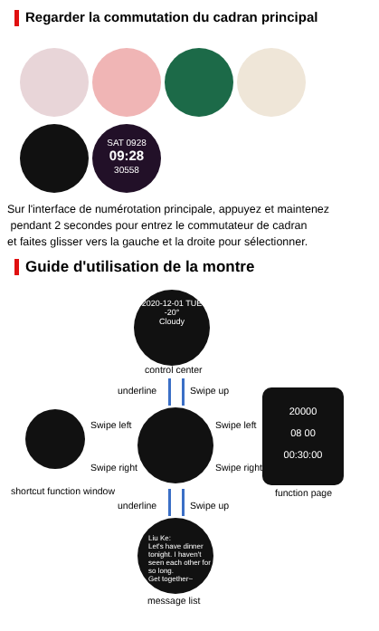Regarder la commutation du cadran principal
SAT 0928
09:28
30558
Sur l'interface de numérotation principale, appuyez et maintenez
pendant 2 secondes pour entrez le commutateur de cadran
et faites glisser vers la gauche et la droite pour sélectionner.
Guide d'utilisation de la montre
2020-12-01 TUE
-20°
Cloudy
control center
underline Swipe up
Swipe left
Swipe right
Swipe left
Swipe right
20000
08 00
00:30:00
shortcut function window function page
underline Swipe up
Liu Ke:
Let's have dinner
tonight. I haven't
seen each other for
so long.
Get together~
message list